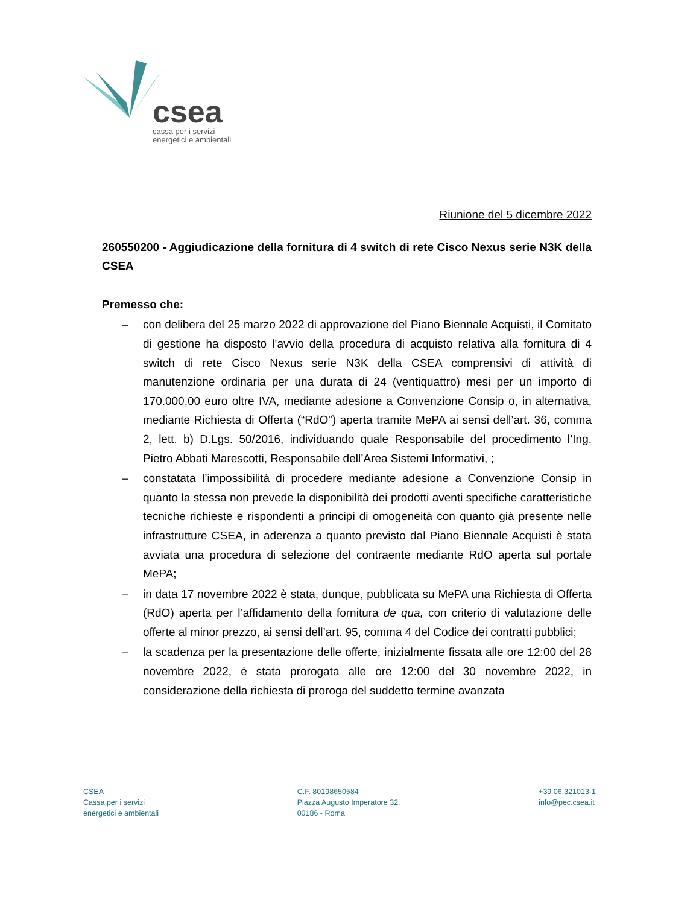csea
cassa per i servizi
energetici e ambientali
Riunione del 5 dicembre 2022
260550200 - Aggiudicazione della fornitura di 4 switch di rete Cisco Nexus serie N3K della CSEA
Premesso che:
– con delibera del 25 marzo 2022 di approvazione del Piano Biennale Acquisti, il Comitato di gestione ha disposto l’avvio della procedura di acquisto relativa alla fornitura di 4 switch di rete Cisco Nexus serie N3K della CSEA comprensivi di attività di manutenzione ordinaria per una durata di 24 (ventiquattro) mesi per un importo di 170.000,00 euro oltre IVA, mediante adesione a Convenzione Consip o, in alternativa, mediante Richiesta di Offerta (“RdO”) aperta tramite MePA ai sensi dell’art. 36, comma 2, lett. b) D.Lgs. 50/2016, individuando quale Responsabile del procedimento l’Ing. Pietro Abbati Marescotti, Responsabile dell’Area Sistemi Informativi, ;
– constatata l’impossibilità di procedere mediante adesione a Convenzione Consip in quanto la stessa non prevede la disponibilità dei prodotti aventi specifiche caratteristiche tecniche richieste e rispondenti a principi di omogeneità con quanto già presente nelle infrastrutture CSEA, in aderenza a quanto previsto dal Piano Biennale Acquisti è stata avviata una procedura di selezione del contraente mediante RdO aperta sul portale MePA;
– in data 17 novembre 2022 è stata, dunque, pubblicata su MePA una Richiesta di Offerta (RdO) aperta per l’affidamento della fornitura de qua, con criterio di valutazione delle offerte al minor prezzo, ai sensi dell’art. 95, comma 4 del Codice dei contratti pubblici;
– la scadenza per la presentazione delle offerte, inizialmente fissata alle ore 12:00 del 28 novembre 2022, è stata prorogata alle ore 12:00 del 30 novembre 2022, in considerazione della richiesta di proroga del suddetto termine avanzata
CSEA
Cassa per i servizi
energetici e ambientali
C.F. 80198650584
Piazza Augusto Imperatore 32,
00186 - Roma
+39 06.321013-1
info@pec.csea.it